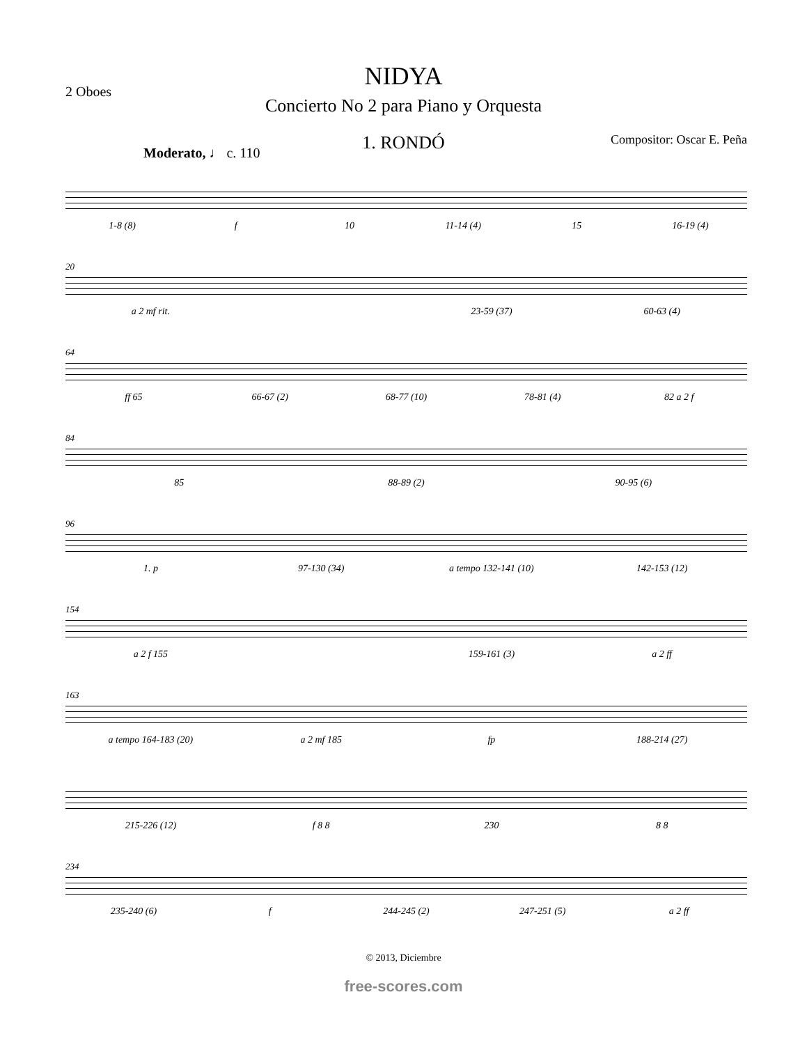2 Oboes
NIDYA
Concierto No 2 para Piano y Orquesta
1. RONDÓ Compositor: Oscar E. Peña
Moderato, ♩ c. 110
1-8 (8) f 10 11-14 (4) 15 16-19 (4)
20
a 2 mf rit. 23-59 (37) 60-63 (4)
64
ff 65 66-67 (2) 68-77 (10) 78-81 (4) 82 a 2 f
84
85 88-89 (2) 90-95 (6)
96
1. p 97-130 (34) a tempo 132-141 (10) 142-153 (12)
154
a 2 f 155 159-161 (3) a 2 ff
163
a tempo 164-183 (20) a 2 mf 185 fp 188-214 (27)
215-226 (12) f 8 8 230 8 8
234
235-240 (6) f 244-245 (2) 247-251 (5) a 2 ff
© 2013, Diciembre
free-scores.com